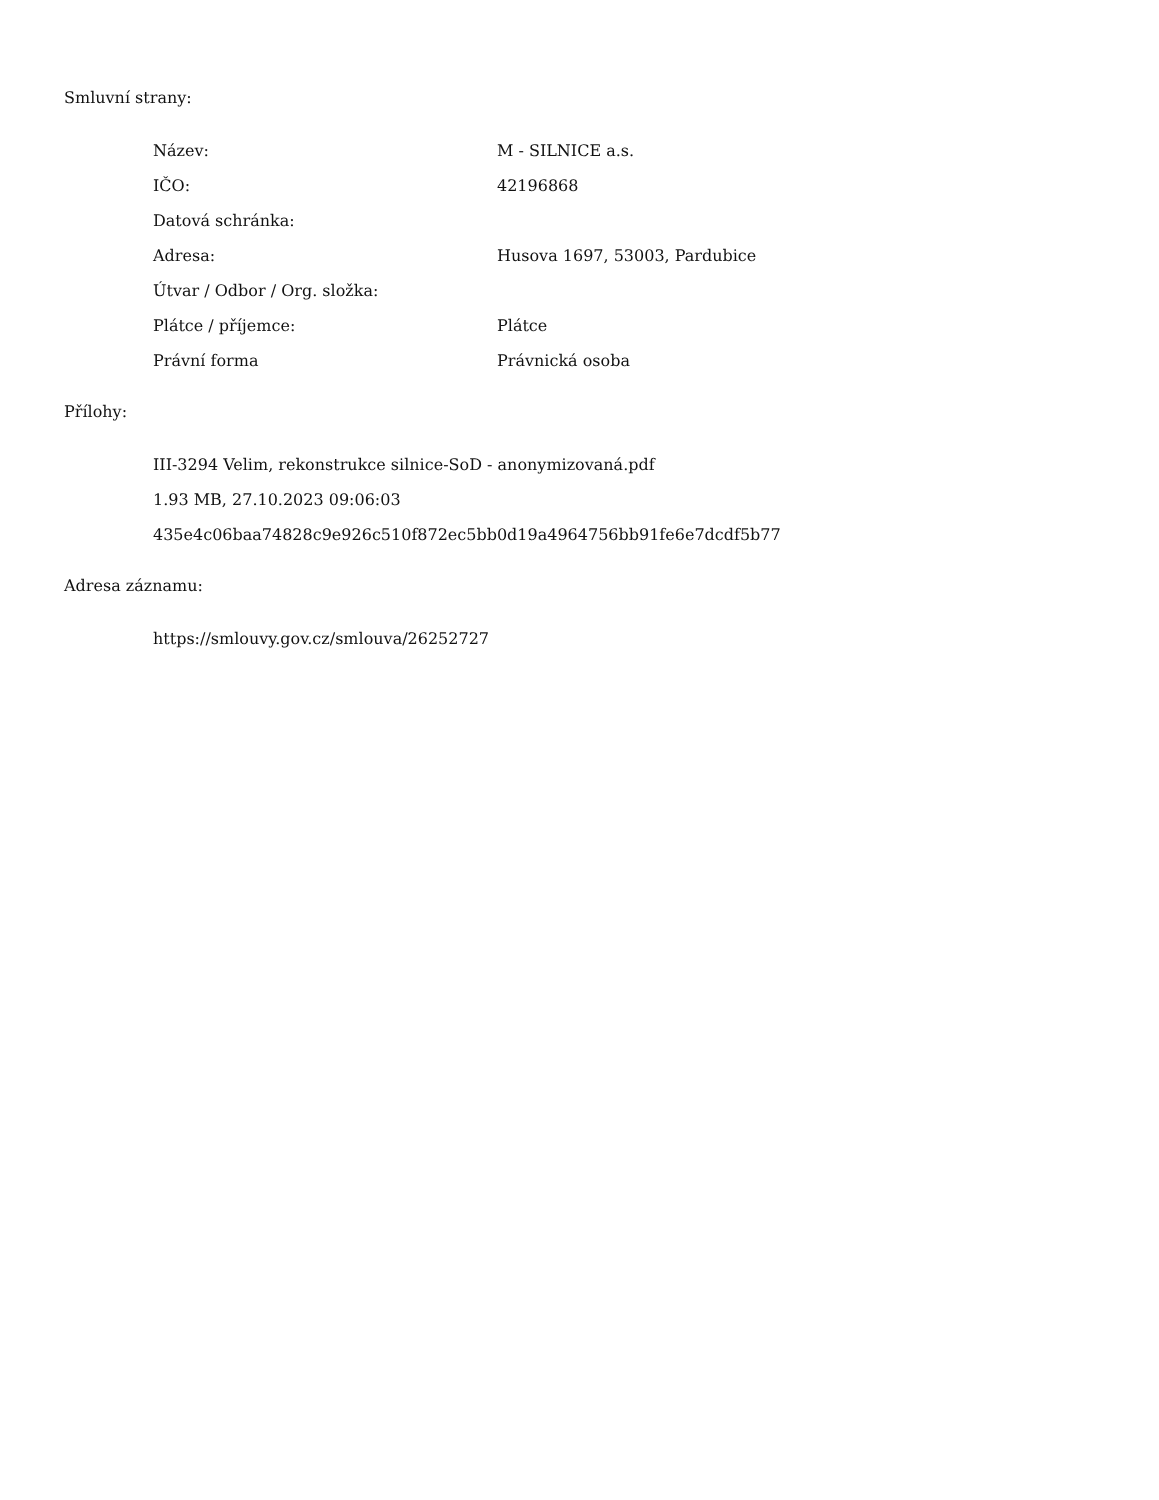Smluvní strany:
| Název: | M - SILNICE a.s. |
| IČO: | 42196868 |
| Datová schránka: | |
| Adresa: | Husova 1697, 53003, Pardubice |
| Útvar / Odbor / Org. složka: | |
| Plátce / příjemce: | Plátce |
| Právní forma | Právnická osoba |
Přílohy:
III-3294 Velim, rekonstrukce silnice-SoD - anonymizovaná.pdf
1.93 MB, 27.10.2023 09:06:03
435e4c06baa74828c9e926c510f872ec5bb0d19a4964756bb91fe6e7dcdf5b77
Adresa záznamu:
https://smlouvy.gov.cz/smlouva/26252727